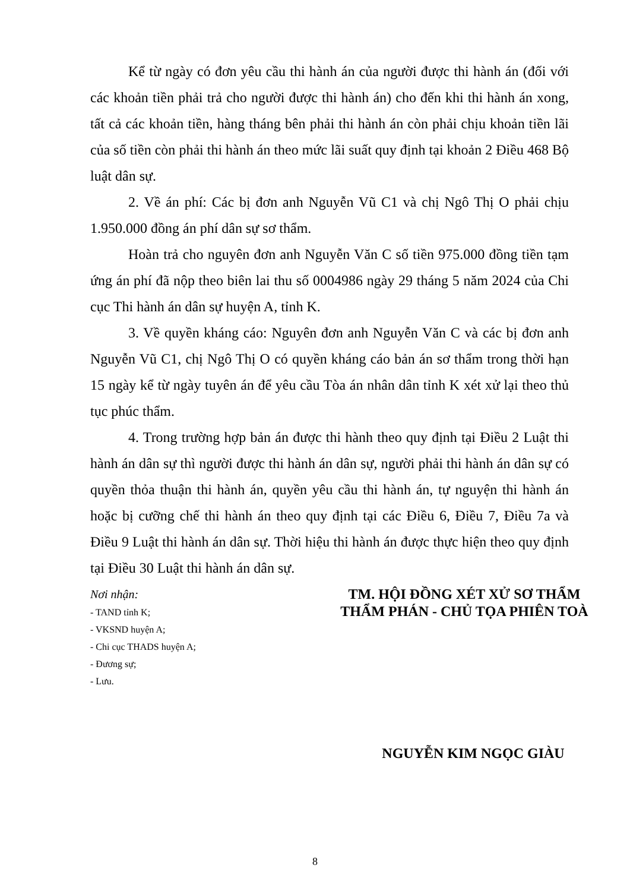Kể từ ngày có đơn yêu cầu thi hành án của người được thi hành án (đối với các khoản tiền phải trả cho người được thi hành án) cho đến khi thi hành án xong, tất cả các khoản tiền, hàng tháng bên phải thi hành án còn phải chịu khoản tiền lãi của số tiền còn phải thi hành án theo mức lãi suất quy định tại khoản 2 Điều 468 Bộ luật dân sự.
2. Về án phí: Các bị đơn anh Nguyễn Vũ C1 và chị Ngô Thị O phải chịu 1.950.000 đồng án phí dân sự sơ thẩm.
Hoàn trả cho nguyên đơn anh Nguyễn Văn C số tiền 975.000 đồng tiền tạm ứng án phí đã nộp theo biên lai thu số 0004986 ngày 29 tháng 5 năm 2024 của Chi cục Thi hành án dân sự huyện A, tỉnh K.
3. Về quyền kháng cáo: Nguyên đơn anh Nguyễn Văn C và các bị đơn anh Nguyễn Vũ C1, chị Ngô Thị O có quyền kháng cáo bản án sơ thẩm trong thời hạn 15 ngày kể từ ngày tuyên án để yêu cầu Tòa án nhân dân tỉnh K xét xử lại theo thủ tục phúc thẩm.
4. Trong trường hợp bản án được thi hành theo quy định tại Điều 2 Luật thi hành án dân sự thì người được thi hành án dân sự, người phải thi hành án dân sự có quyền thỏa thuận thi hành án, quyền yêu cầu thi hành án, tự nguyện thi hành án hoặc bị cưỡng chế thi hành án theo quy định tại các Điều 6, Điều 7, Điều 7a và Điều 9 Luật thi hành án dân sự. Thời hiệu thi hành án được thực hiện theo quy định tại Điều 30 Luật thi hành án dân sự.
Nơi nhận:
- TAND tỉnh K;
- VKSND huyện A;
- Chi cục THADS huyện A;
- Đương sự;
- Lưu.
TM. HỘI ĐỒNG XÉT XỬ SƠ THẨM
THẨM PHÁN - CHỦ TỌA PHIÊN TOÀ
NGUYỄN KIM NGỌC GIÀU
8